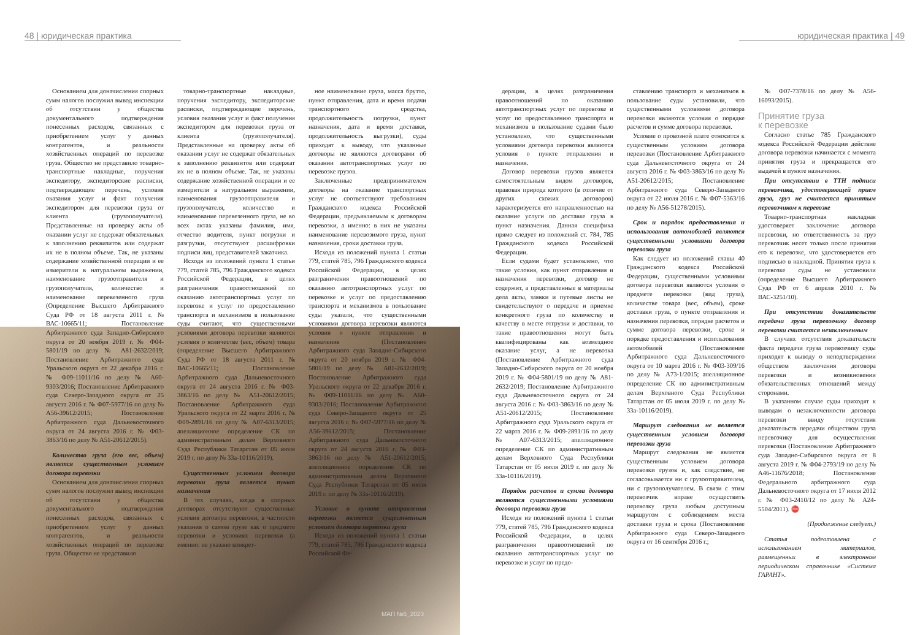48 | юридическая практика юридическая практика | 49
Основанием для доначисления спорных сумм налогов послужил вывод инспекции об отсутствии у общества документального подтверждения понесенных расходов, связанных с приобретением услуг у данных контрагентов, и реальности хозяйственных операций по перевозке груза. Общество не представило товарно-транспортные накладные, поручения экспедитору, экспедиторские расписки, подтверждающие перечень, условия оказания услуг и факт получения экспедитором для перевозки груза от клиента (грузополучателя). Представленные на проверку акты об оказании услуг не содержат обязательных к заполнению реквизитов или содержат их не в полном объеме. Так, не указаны содержание хозяйственной операции и ее измерители в натуральном выражении, наименование грузоотправителя и грузополучателя, количество и наименование перевезенного груза (Определение Высшего Арбитражного Суда РФ от 18 августа 2011 г. № ВАС-10665/11; Постановление Арбитражного суда Западно-Сибирского округа от 20 ноября 2019 г. № Ф04-5801/19 по делу № А81-2632/2019; Постановление Арбитражного суда Уральского округа от 22 декабря 2016 г. № Ф09-11011/16 по делу № А60-9303/2016; Постановление Арбитражного суда Северо-Западного округа от 25 августа 2016 г. № Ф07-5977/16 по делу № А56-39612/2015; Постановление Арбитражного суда Дальневосточного округа от 24 августа 2016 г. № Ф03-3863/16 по делу № А51-20612/2015).
Количество груза (его вес, объем) является существенным условием договора перевозки
Основанием для доначисления спорных сумм налогов послужил вывод инспекции об отсутствии у общества документального подтверждения понесенных расходов, связанных с приобретением услуг у данных контрагентов, и реальности хозяйственных операций по перевозке груза. Общество не представило
товарно-транспортные накладные, поручения экспедитору, экспедиторские расписки, подтверждающие перечень, условия оказания услуг и факт получения экспедитором для перевозки груза от клиента (грузополучателя). Представленные на проверку акты об оказании услуг не содержат обязательных к заполнению реквизитов или содержат их не в полном объеме. Так, не указаны содержание хозяйственной операции и ее измерители в натуральном выражении, наименования грузоотправителя и грузополучателя, количество и наименование перевезенного груза, не во всех актах указаны фамилия, имя, отчество водителя, пункт погрузки и разгрузки, отсутствуют расшифровки подписи лиц, представителей заказчика.
Исходя из положений пункта 1 статьи 779, статей 785, 796 Гражданского кодекса Российской Федерации, в целях разграничения правоотношений по оказанию автотранспортных услуг по перевозке и услуг по предоставлению транспорта и механизмов в пользование суды считают, что существенными условиями договора перевозки являются условия о количестве (вес, объем) товара (определение Высшего Арбитражного Суда РФ от 18 августа 2011 г. № ВАС-10665/11; Постановление Арбитражного суда Дальневосточного округа от 24 августа 2016 г. № Ф03-3863/16 по делу № А51-20612/2015; Постановление Арбитражного суда Уральского округа от 22 марта 2016 г. № Ф09-2891/16 по делу № А07-6313/2015; апелляционное определение СК по административным делам Верховного Суда Республики Татарстан от 05 июля 2019 г. по делу № 33а-10116/2019).
Существенным условием договора перевозки груза является пункт назначения
В тех случаях, когда в спорных договорах отсутствуют существенные условия договора перевозки, в частности указания о самом грузе как о предмете перевозки и условиях перевозки (а именно: не указано конкрет-
ное наименование груза, масса брутто, пункт отправления, дата и время подачи транспортного средства, продолжительность погрузки, пункт назначения, дата и время доставки, продолжительность выгрузки), суды приходят к выводу, что указанные договоры не являются договорами об оказании автотранспортных услуг по перевозке грузов.
Заключенные предпринимателем договоры на оказание транспортных услуг не соответствуют требованиям Гражданского кодекса Российской Федерации, предъявляемым к договорам перевозки, а именно: в них не указаны наименование перевозимого груза, пункт назначения, сроки доставки груза.
Исходя из положений пункта 1 статьи 779, статей 785, 796 Гражданского кодекса Российской Федерации, в целях разграничения правоотношений по оказанию автотранспортных услуг по перевозке и услуг по предоставлению транспорта и механизмов в пользование суды указали, что существенными условиями договора перевозки являются условия о пункте отправления и назначения (Постановление Арбитражного суда Западно-Сибирского округа от 20 ноября 2019 г. № Ф04-5801/19 по делу № А81-2632/2019; Постановление Арбитражного суда Уральского округа от 22 декабря 2016 г. № Ф09-11011/16 по делу № А60-9303/2016; Постановление Арбитражного суда Северо-Западного округа от 25 августа 2016 г. № Ф07-5977/16 по делу № А56-39612/2015; Постановление Арбитражного суда Дальневосточного округа от 24 августа 2016 г. № Ф03-3863/16 по делу № А51-20612/2015; апелляционное определение СК по административным делам Верховного Суда Республики Татарстан от 05 июля 2019 г. по делу № 33а-10116/2019).
Условие о пункте отправления перевозки является существенным условием договора перевозки груза
Исходя из положений пункта 1 статьи 779, статей 785, 796 Гражданского кодекса Российской Фе-
МАП №6_2023
дерации, в целях разграничения правоотношений по оказанию автотранспортных услуг по перевозке и услуг по предоставлению транспорта и механизмов в пользование судами было установлено, что существенными условиями договора перевозки являются условия о пункте отправления и назначения.
Договор перевозки грузов является самостоятельным видом договоров, правовая природа которого (в отличие от других схожих договоров) характеризуется его направленностью на оказание услуги по доставке груза в пункт назначения. Данная специфика прямо следует из положений ст. 784, 785 Гражданского кодекса Российской Федерации.
Если судами будет установлено, что такие условия, как пункт отправления и назначения перевозки, договор не содержит, а представленные в материалы дела акты, заявки и путевые листы не свидетельствуют о передаче и приемке конкретного груза по количеству и качеству в месте отгрузки и доставки, то такие правоотношения могут быть квалифицированы как возмездное оказание услуг, а не перевозка (Постановление Арбитражного суда Западно-Сибирского округа от 20 ноября 2019 г. № Ф04-5801/19 по делу № А81-2632/2019; Постановление Арбитражного суда Дальневосточного округа от 24 августа 2016 г. № Ф03-3863/16 по делу № А51-20612/2015; Постановление Арбитражного суда Уральского округа от 22 марта 2016 г. № Ф09-2891/16 по делу № А07-6313/2015; апелляционное определение СК по административным делам Верховного Суда Республики Татарстан от 05 июля 2019 г. по делу № 33а-10116/2019).
Порядок расчетов и сумма договора являются существенными условиями договора перевозки груза
Исходя из положений пункта 1 статьи 779, статей 785, 796 Гражданского кодекса Российской Федерации, в целях разграничения правоотношений по оказанию автотранспортных услуг по перевозке и услуг по предо-
ставлению транспорта и механизмов в пользование суды установили, что существенными условиями договора перевозки являются условия о порядке расчетов и сумме договора перевозки.
Условие о провозной плате относится к существенным условиям договора перевозки (Постановление Арбитражного суда Дальневосточного округа от 24 августа 2016 г. № Ф03-3863/16 по делу № А51-20612/2015; Постановление Арбитражного суда Северо-Западного округа от 22 июля 2016 г. № Ф07-5363/16 по делу № А56-51278/2015).
Срок и порядок предоставления и использования автомобилей являются существенными условиями договора перевозки груза
Как следует из положений главы 40 Гражданского кодекса Российской Федерации, существенными условиями договора перевозки являются условия о предмете перевозки (вид груза), количестве товара (вес, объем), сроке доставки груза, о пункте отправления и назначения перевозки, порядке расчетов и сумме договора перевозки, сроке и порядке предоставления и использования автомобилей (Постановление Арбитражного суда Дальневосточного округа от 10 марта 2016 г. № Ф03-309/16 по делу № А73-1/2015; апелляционное определение СК по административным делам Верховного Суда Республики Татарстан от 05 июля 2019 г. по делу № 33а-10116/2019).
Маршрут следования не является существенным условием договора перевозки груза
Маршрут следования не является существенным условием договора перевозки грузов и, как следствие, не согласовывается ни с грузоотправителем, ни с грузополучателем. В связи с этим перевозчик вправе осуществить перевозку груза любым доступным маршрутом с соблюдением места доставки груза и срока (Постановление Арбитражного суда Северо-Западного округа от 16 сентября 2016 г.;
№ Ф07-7378/16 по делу № А56-16093/2015).
Принятие груза
к перевозке
Согласно статье 785 Гражданского кодекса Российской Федерации действие договора перевозки начинается с момента принятия груза и прекращается его выдачей в пункте назначения.
При отсутствии в ТТН подписи перевозчика, удостоверяющей прием груза, груз не считается принятым перевозчиком к перевозке
Товарно-транспортная накладная удостоверяет заключение договора перевозки, но ответственность за груз перевозчик несет только после принятия его к перевозке, что удостоверяется его подписью в накладной. Принятия груза к перевозке суды не установили (определение Высшего Арбитражного Суда РФ от 6 апреля 2010 г. № ВАС-3251/10).
При отсутствии доказательств передачи груза перевозчику договор перевозки считается незаключенным
В случаях отсутствия доказательств факта передачи груза перевозчику суды приходят к выводу о неподтверждении обществом заключения договора перевозки и возникновении обязательственных отношений между сторонами.
В указанном случае суды приходят к выводам о незаключенности договора перевозки ввиду отсутствия доказательств передачи обществом груза перевозчику для осуществления перевозки (Постановление Арбитражного суда Западно-Сибирского округа от 8 августа 2019 г. № Ф04-2793/19 по делу № А46-11676/2018; Постановление Федерального арбитражного суда Дальневосточного округа от 17 июля 2012 г. № Ф03-2410/12 по делу № А24-5504/2011). ⛔
(Продолжение следует.)
Статья подготовлена с использованием материалов, размещенных в электронном периодическом справочнике «Система ГАРАНТ».